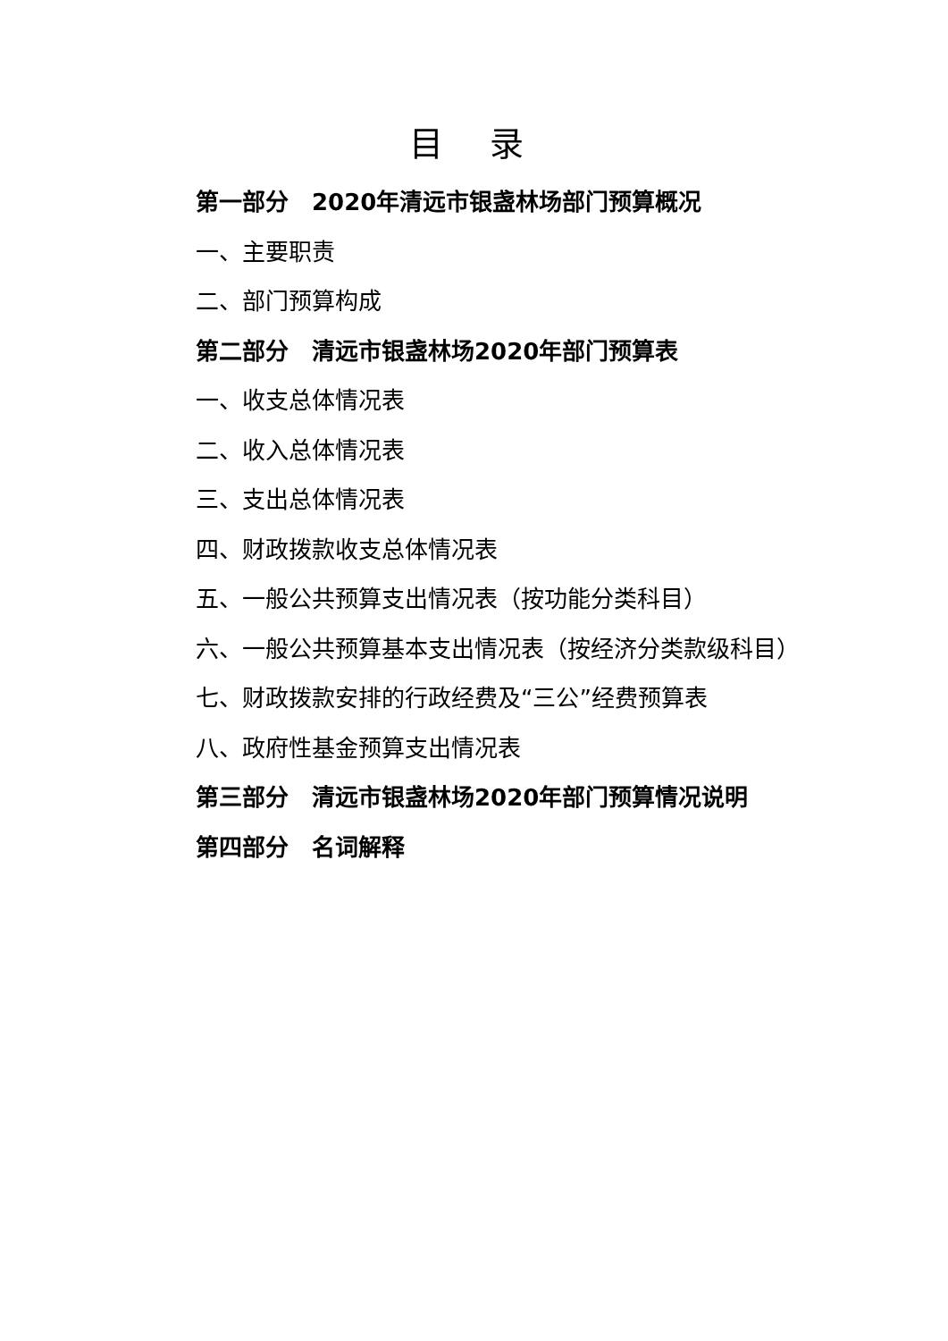目 录
第一部分　2020年清远市银盏林场部门预算概况
一、主要职责
二、部门预算构成
第二部分　清远市银盏林场2020年部门预算表
一、收支总体情况表
二、收入总体情况表
三、支出总体情况表
四、财政拨款收支总体情况表
五、一般公共预算支出情况表（按功能分类科目）
六、一般公共预算基本支出情况表（按经济分类款级科目）
七、财政拨款安排的行政经费及“三公”经费预算表
八、政府性基金预算支出情况表
第三部分　清远市银盏林场2020年部门预算情况说明
第四部分　名词解释